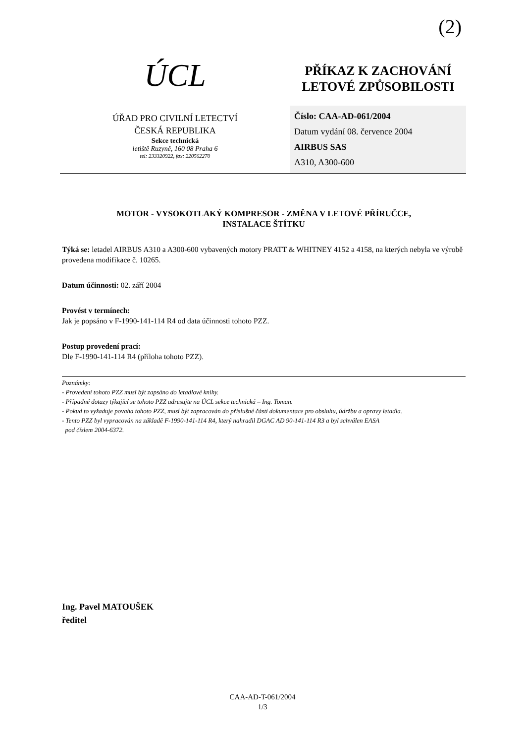(2)
ÚCL
ÚŘAD PRO CIVILNÍ LETECTVÍ
ČESKÁ REPUBLIKA
Sekce technická
letiště Ruzyně, 160 08 Praha 6
tel: 233320922, fax: 220562270
PŘÍKAZ K ZACHOVÁNÍ
LETOVÉ ZPŮSOBILOSTI
Číslo: CAA-AD-061/2004
Datum vydání 08. července 2004
AIRBUS SAS
A310, A300-600
MOTOR - VYSOKOTLAKÝ KOMPRESOR - ZMĚNA V LETOVÉ PŘÍRUČCE,
INSTALACE ŠTÍTKU
Týká se: letadel AIRBUS A310 a A300-600 vybavených motory PRATT & WHITNEY 4152 a 4158, na kterých nebyla ve výrobě provedena modifikace č. 10265.
Datum účinnosti: 02. září 2004
Provést v termínech:
Jak je popsáno v F-1990-141-114 R4 od data účinnosti tohoto PZZ.
Postup provedení prací:
Dle F-1990-141-114 R4 (příloha tohoto PZZ).
Poznámky:
- Provedení tohoto PZZ musí být zapsáno do letadlové knihy.
- Případné dotazy týkající se tohoto PZZ adresujte na ÚCL sekce technická – Ing. Toman.
- Pokud to vyžaduje povaha tohoto PZZ, musí být zapracován do příslušné části dokumentace pro obsluhu, údržbu a opravy letadla.
- Tento PZZ byl vypracován na základě F-1990-141-114 R4, který nahradil DGAC AD 90-141-114 R3 a byl schválen EASA
pod číslem 2004-6372.
Ing. Pavel MATOUŠEK
ředitel
CAA-AD-T-061/2004
1/3